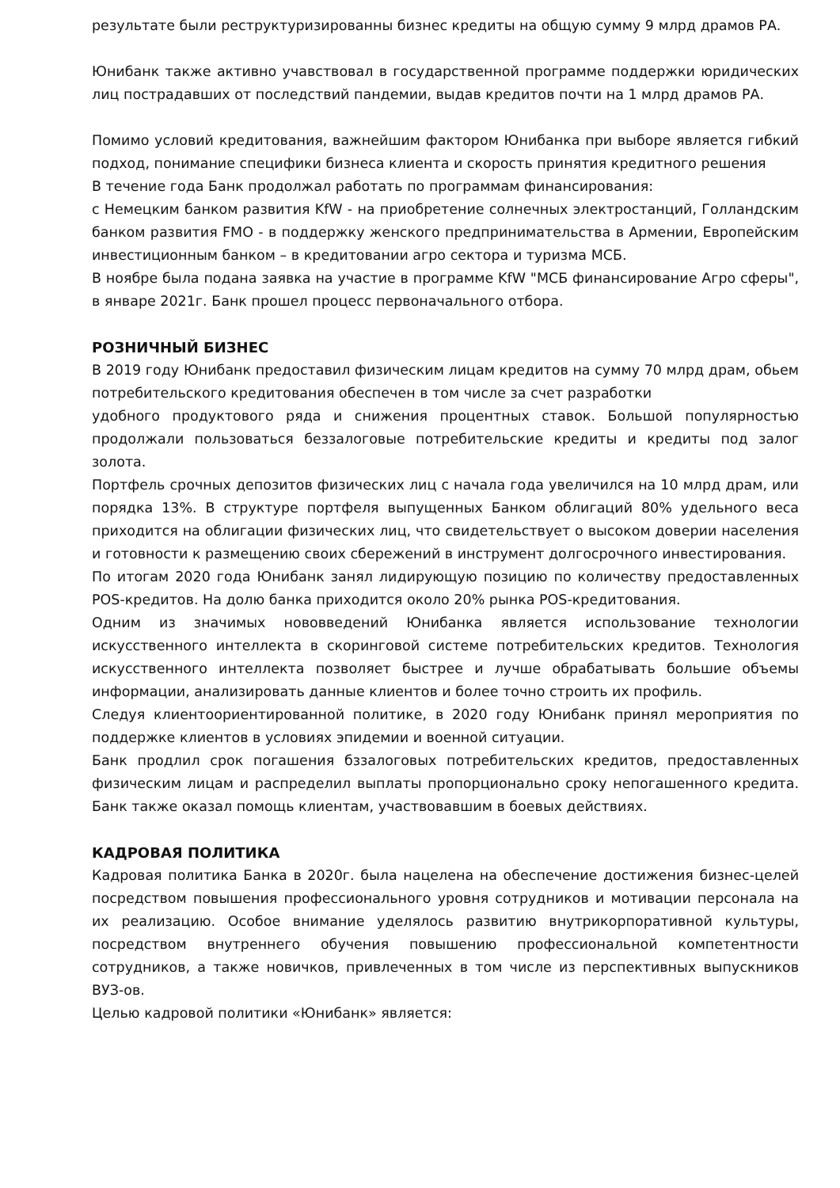результате были реструктуризированны бизнес кредиты на общую сумму 9 млрд драмов РА.
Юнибанк также активно учавствовал в государственной программе поддержки юридических лиц пострадавших от последствий пандемии, выдав кредитов почти на 1 млрд драмов РА.
Помимо условий кредитования, важнейшим фактором Юнибанка при выборе является гибкий подход, понимание специфики бизнеса клиента и скорость принятия кредитного решения
В течение года Банк продолжал работать по программам финансирования:
с Немецким банком развития KfW - на приобретение солнечных электростанций, Голландским банком развития FMO - в поддержку женского предпринимательства в Армении, Европейским инвестиционным банком – в кредитовании агро сектора и туризма МСБ.
В ноябре была подана заявка на участие в программе KfW "МСБ финансирование Агро сферы", в январе 2021г. Банк прошел процесс первоначального отбора.
РОЗНИЧНЫЙ БИЗНЕС
В 2019 году Юнибанк предоставил физическим лицам кредитов на сумму 70 млрд драм, обьем потребительского кредитования обеспечен в том числе за счет разработки
удобного продуктового ряда и снижения процентных ставок. Большой популярностью продолжали пользоваться беззалоговые потребительские кредиты и кредиты под залог золота.
Портфель срочных депозитов физических лиц с начала года увеличился на 10 млрд драм, или порядка 13%. В структуре портфеля выпущенных Банком облигаций 80% удельного веса приходится на облигации физических лиц, что свидетельствует о высоком доверии населения и готовности к размещению своих сбережений в инструмент долгосрочного инвестирования.
По итогам 2020 года Юнибанк занял лидирующую позицию по количеству предоставленных POS-кредитов. На долю банка приходится около 20% рынка POS-кредитования.
Одним из значимых нововведений Юнибанка является использование технологии искусственного интеллекта в скоринговой системе потребительских кредитов. Технология искусственного интеллекта позволяет быстрее и лучше обрабатывать большие объемы информации, анализировать данные клиентов и более точно строить их профиль.
Следуя клиентоориентированной политике, в 2020 году Юнибанк принял мероприятия по поддержке клиентов в условиях эпидемии и военной ситуации.
Банк продлил срок погашения бззалоговых потребительских кредитов, предоставленных физическим лицам и распределил выплаты пропорционально сроку непогашенного кредита. Банк также оказал помощь клиентам, участвовавшим в боевых действиях.
КАДРОВАЯ ПОЛИТИКА
Кадровая политика Банка в 2020г. была нацелена на обеспечение достижения бизнес-целей посредством повышения профессионального уровня сотрудников и мотивации персонала на их реализацию. Особое внимание уделялось развитию внутрикорпоративной культуры, посредством внутреннего обучения повышению профессиональной компетентности сотрудников, а также новичков, привлеченных в том числе из перспективных выпускников ВУЗ-ов.
Целью кадровой политики «Юнибанк» является: